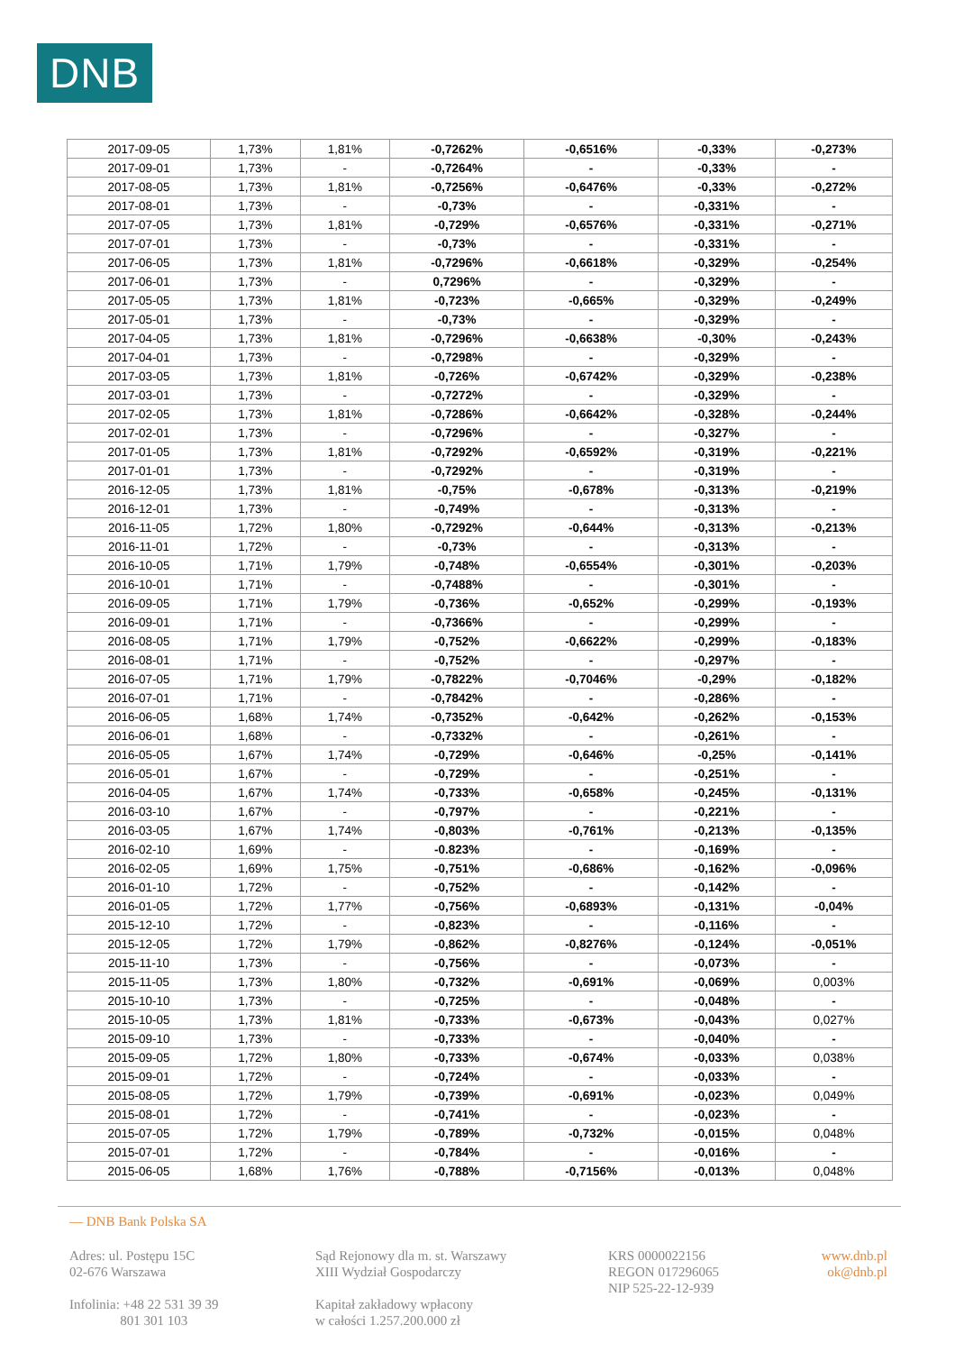DNB
| 2017-09-05 | 1,73% | 1,81% | -0,7262% | -0,6516% | -0,33% | -0,273% |
| 2017-09-01 | 1,73% | - | -0,7264% | - | -0,33% | - |
| 2017-08-05 | 1,73% | 1,81% | -0,7256% | -0,6476% | -0,33% | -0,272% |
| 2017-08-01 | 1,73% | - | -0,73% | - | -0,331% | - |
| 2017-07-05 | 1,73% | 1,81% | -0,729% | -0,6576% | -0,331% | -0,271% |
| 2017-07-01 | 1,73% | - | -0,73% | - | -0,331% | - |
| 2017-06-05 | 1,73% | 1,81% | -0,7296% | -0,6618% | -0,329% | -0,254% |
| 2017-06-01 | 1,73% | - | 0,7296% | - | -0,329% | - |
| 2017-05-05 | 1,73% | 1,81% | -0,723% | -0,665% | -0,329% | -0,249% |
| 2017-05-01 | 1,73% | - | -0,73% | - | -0,329% | - |
| 2017-04-05 | 1,73% | 1,81% | -0,7296% | -0,6638% | -0,30% | -0,243% |
| 2017-04-01 | 1,73% | - | -0,7298% | - | -0,329% | - |
| 2017-03-05 | 1,73% | 1,81% | -0,726% | -0,6742% | -0,329% | -0,238% |
| 2017-03-01 | 1,73% | - | -0,7272% | - | -0,329% | - |
| 2017-02-05 | 1,73% | 1,81% | -0,7286% | -0,6642% | -0,328% | -0,244% |
| 2017-02-01 | 1,73% | - | -0,7296% | - | -0,327% | - |
| 2017-01-05 | 1,73% | 1,81% | -0,7292% | -0,6592% | -0,319% | -0,221% |
| 2017-01-01 | 1,73% | - | -0,7292% | - | -0,319% | - |
| 2016-12-05 | 1,73% | 1,81% | -0,75% | -0,678% | -0,313% | -0,219% |
| 2016-12-01 | 1,73% | - | -0,749% | - | -0,313% | - |
| 2016-11-05 | 1,72% | 1,80% | -0,7292% | -0,644% | -0,313% | -0,213% |
| 2016-11-01 | 1,72% | - | -0,73% | - | -0,313% | - |
| 2016-10-05 | 1,71% | 1,79% | -0,748% | -0,6554% | -0,301% | -0,203% |
| 2016-10-01 | 1,71% | - | -0,7488% | - | -0,301% | - |
| 2016-09-05 | 1,71% | 1,79% | -0,736% | -0,652% | -0,299% | -0,193% |
| 2016-09-01 | 1,71% | - | -0,7366% | - | -0,299% | - |
| 2016-08-05 | 1,71% | 1,79% | -0,752% | -0,6622% | -0,299% | -0,183% |
| 2016-08-01 | 1,71% | - | -0,752% | - | -0,297% | - |
| 2016-07-05 | 1,71% | 1,79% | -0,7822% | -0,7046% | -0,29% | -0,182% |
| 2016-07-01 | 1,71% | - | -0,7842% | - | -0,286% | - |
| 2016-06-05 | 1,68% | 1,74% | -0,7352% | -0,642% | -0,262% | -0,153% |
| 2016-06-01 | 1,68% | - | -0,7332% | - | -0,261% | - |
| 2016-05-05 | 1,67% | 1,74% | -0,729% | -0,646% | -0,25% | -0,141% |
| 2016-05-01 | 1,67% | - | -0,729% | - | -0,251% | - |
| 2016-04-05 | 1,67% | 1,74% | -0,733% | -0,658% | -0,245% | -0,131% |
| 2016-03-10 | 1,67% | - | -0,797% | - | -0,221% | - |
| 2016-03-05 | 1,67% | 1,74% | -0,803% | -0,761% | -0,213% | -0,135% |
| 2016-02-10 | 1,69% | - | -0.823% | - | -0,169% | - |
| 2016-02-05 | 1,69% | 1,75% | -0,751% | -0,686% | -0,162% | -0,096% |
| 2016-01-10 | 1,72% | - | -0,752% | - | -0,142% | - |
| 2016-01-05 | 1,72% | 1,77% | -0,756% | -0,6893% | -0,131% | -0,04% |
| 2015-12-10 | 1,72% | - | -0,823% | - | -0,116% | - |
| 2015-12-05 | 1,72% | 1,79% | -0,862% | -0,8276% | -0,124% | -0,051% |
| 2015-11-10 | 1,73% | - | -0,756% | - | -0,073% | - |
| 2015-11-05 | 1,73% | 1,80% | -0,732% | -0,691% | -0,069% | 0,003% |
| 2015-10-10 | 1,73% | - | -0,725% | - | -0,048% | - |
| 2015-10-05 | 1,73% | 1,81% | -0,733% | -0,673% | -0,043% | 0,027% |
| 2015-09-10 | 1,73% | - | -0,733% | - | -0,040% | - |
| 2015-09-05 | 1,72% | 1,80% | -0,733% | -0,674% | -0,033% | 0,038% |
| 2015-09-01 | 1,72% | - | -0,724% | - | -0,033% | - |
| 2015-08-05 | 1,72% | 1,79% | -0,739% | -0,691% | -0,023% | 0,049% |
| 2015-08-01 | 1,72% | - | -0,741% | - | -0,023% | - |
| 2015-07-05 | 1,72% | 1,79% | -0,789% | -0,732% | -0,015% | 0,048% |
| 2015-07-01 | 1,72% | - | -0,784% | - | -0,016% | - |
| 2015-06-05 | 1,68% | 1,76% | -0,788% | -0,7156% | -0,013% | 0,048% |
— DNB Bank Polska SA
Adres: ul. Postępu 15C
02-676 Warszawa
Infolinia: +48 22 531 39 39
801 301 103
Sąd Rejonowy dla m. st. Warszawy
XIII Wydział Gospodarczy
Kapitał zakładowy wpłacony
w całości 1.257.200.000 zł
KRS 0000022156
REGON 017296065
NIP 525-22-12-939
www.dnb.pl
ok@dnb.pl